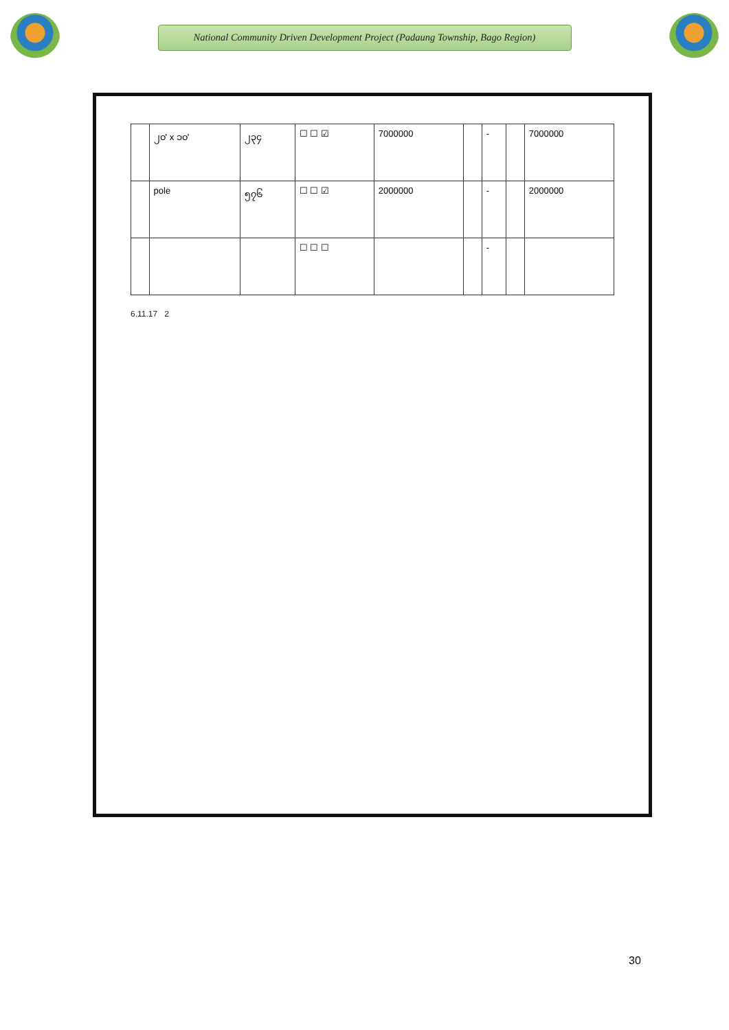National Community Driven Development Project (Padaung Township, Bago Region)
| | ၂၀' x ၁၀' | ၂၃၄ | ☐ ☐ ☑ | 7000000 | | - | | 7000000 |
| | pole | ၅၇၆ | ☐ ☐ ☑ | 2000000 | | - | | 2000000 |
| | | | ☐ ☐ ☐ | | | - | | |
6.11.17 2
30